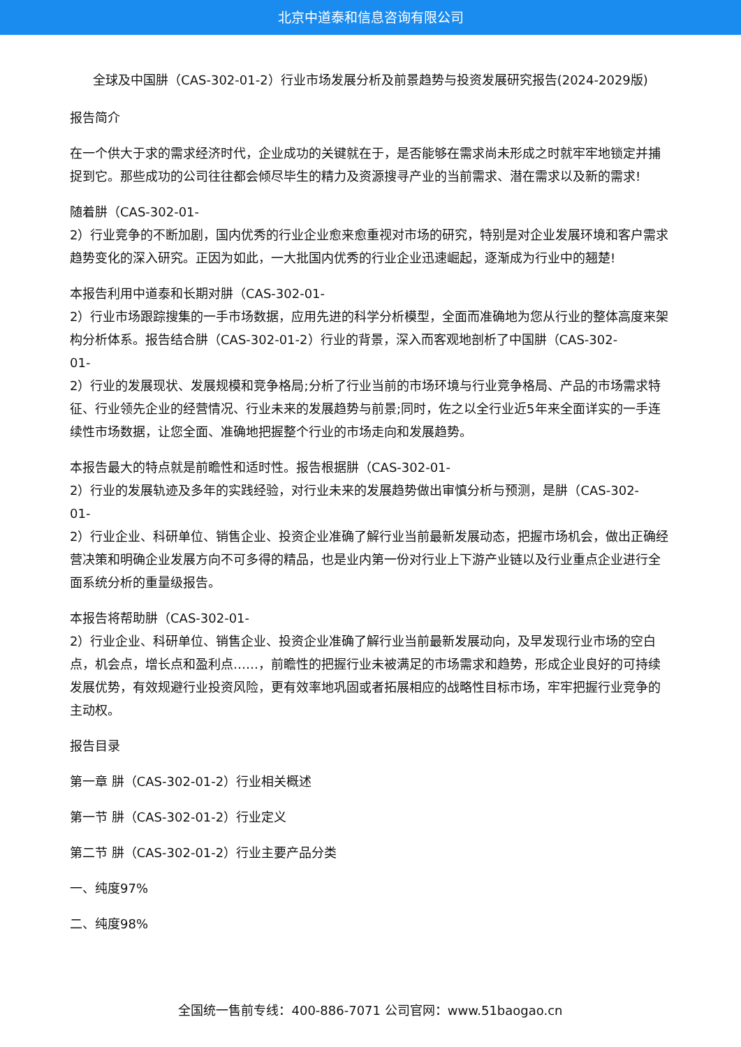北京中道泰和信息咨询有限公司
全球及中国肼（CAS-302-01-2）行业市场发展分析及前景趋势与投资发展研究报告(2024-2029版)
报告简介
在一个供大于求的需求经济时代，企业成功的关键就在于，是否能够在需求尚未形成之时就牢牢地锁定并捕捉到它。那些成功的公司往往都会倾尽毕生的精力及资源搜寻产业的当前需求、潜在需求以及新的需求!
随着肼（CAS-302-01-
2）行业竞争的不断加剧，国内优秀的行业企业愈来愈重视对市场的研究，特别是对企业发展环境和客户需求趋势变化的深入研究。正因为如此，一大批国内优秀的行业企业迅速崛起，逐渐成为行业中的翘楚!
本报告利用中道泰和长期对肼（CAS-302-01-
2）行业市场跟踪搜集的一手市场数据，应用先进的科学分析模型，全面而准确地为您从行业的整体高度来架构分析体系。报告结合肼（CAS-302-01-2）行业的背景，深入而客观地剖析了中国肼（CAS-302-
01-
2）行业的发展现状、发展规模和竞争格局;分析了行业当前的市场环境与行业竞争格局、产品的市场需求特征、行业领先企业的经营情况、行业未来的发展趋势与前景;同时，佐之以全行业近5年来全面详实的一手连续性市场数据，让您全面、准确地把握整个行业的市场走向和发展趋势。
本报告最大的特点就是前瞻性和适时性。报告根据肼（CAS-302-01-
2）行业的发展轨迹及多年的实践经验，对行业未来的发展趋势做出审慎分析与预测，是肼（CAS-302-
01-
2）行业企业、科研单位、销售企业、投资企业准确了解行业当前最新发展动态，把握市场机会，做出正确经营决策和明确企业发展方向不可多得的精品，也是业内第一份对行业上下游产业链以及行业重点企业进行全面系统分析的重量级报告。
本报告将帮助肼（CAS-302-01-
2）行业企业、科研单位、销售企业、投资企业准确了解行业当前最新发展动向，及早发现行业市场的空白点，机会点，增长点和盈利点……，前瞻性的把握行业未被满足的市场需求和趋势，形成企业良好的可持续发展优势，有效规避行业投资风险，更有效率地巩固或者拓展相应的战略性目标市场，牢牢把握行业竞争的主动权。
报告目录
第一章 肼（CAS-302-01-2）行业相关概述
第一节 肼（CAS-302-01-2）行业定义
第二节 肼（CAS-302-01-2）行业主要产品分类
一、纯度97%
二、纯度98%
全国统一售前专线：400-886-7071 公司官网：www.51baogao.cn